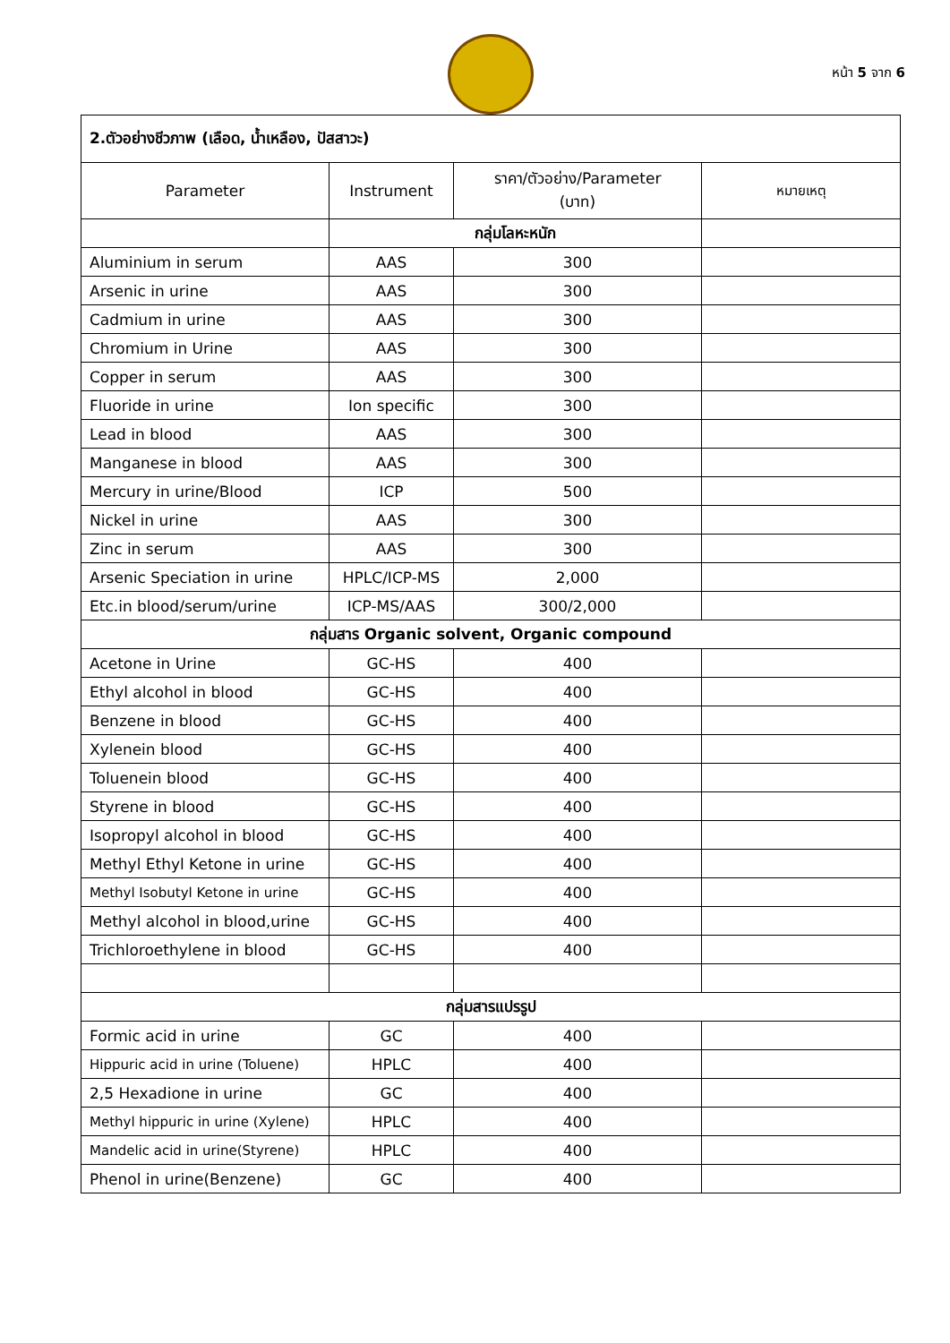หน้า 5 จาก 6
| 2.ตัวอย่างชีวภาพ (เลือด, น้ำเหลือง, ปัสสาวะ) | | | |
| Parameter | Instrument | ราคา/ตัวอย่าง/Parameter (บาท) | หมายเหตุ |
| | กลุ่มโลหะหนัก | | |
| Aluminium in serum | AAS | 300 | |
| Arsenic in urine | AAS | 300 | |
| Cadmium in urine | AAS | 300 | |
| Chromium in Urine | AAS | 300 | |
| Copper in serum | AAS | 300 | |
| Fluoride in urine | Ion specific | 300 | |
| Lead in blood | AAS | 300 | |
| Manganese in blood | AAS | 300 | |
| Mercury in urine/Blood | ICP | 500 | |
| Nickel in urine | AAS | 300 | |
| Zinc in serum | AAS | 300 | |
| Arsenic Speciation in urine | HPLC/ICP-MS | 2,000 | |
| Etc.in blood/serum/urine | ICP-MS/AAS | 300/2,000 | |
| กลุ่มสาร Organic solvent, Organic compound | | | |
| Acetone in Urine | GC-HS | 400 | |
| Ethyl alcohol in blood | GC-HS | 400 | |
| Benzene in blood | GC-HS | 400 | |
| Xylenein blood | GC-HS | 400 | |
| Toluenein blood | GC-HS | 400 | |
| Styrene in blood | GC-HS | 400 | |
| Isopropyl alcohol in blood | GC-HS | 400 | |
| Methyl Ethyl Ketone in urine | GC-HS | 400 | |
| Methyl Isobutyl Ketone in urine | GC-HS | 400 | |
| Methyl alcohol in blood,urine | GC-HS | 400 | |
| Trichloroethylene in blood | GC-HS | 400 | |
| กลุ่มสารแปรรูป | | | |
| Formic acid in urine | GC | 400 | |
| Hippuric acid in urine (Toluene) | HPLC | 400 | |
| 2,5 Hexadione in urine | GC | 400 | |
| Methyl hippuric in urine (Xylene) | HPLC | 400 | |
| Mandelic acid in urine(Styrene) | HPLC | 400 | |
| Phenol in urine(Benzene) | GC | 400 | |